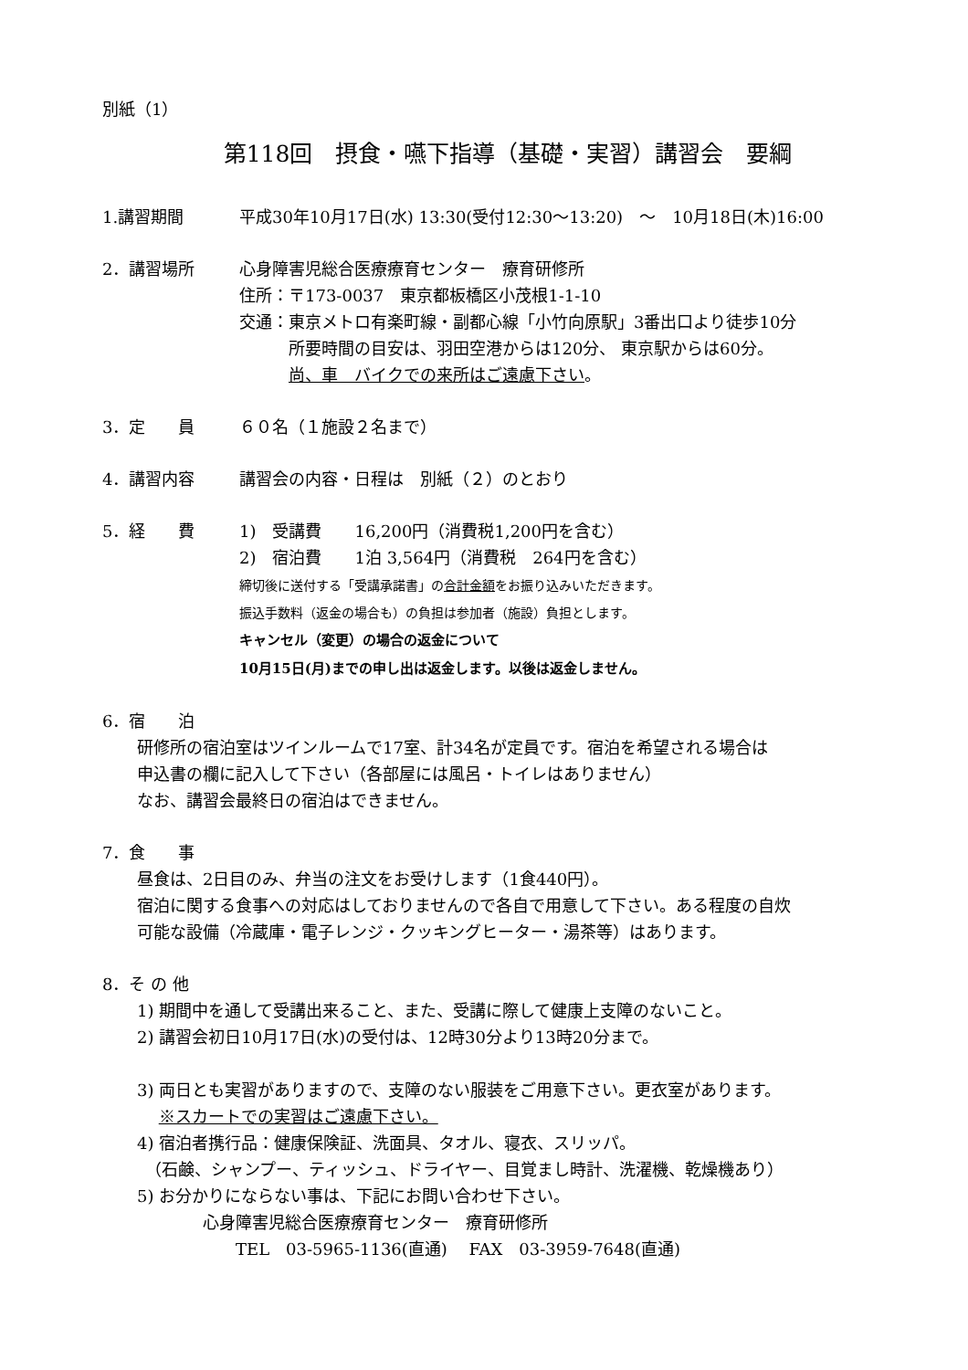別紙（1）
第118回　摂食・嚥下指導（基礎・実習）講習会　要綱
1.講習期間 平成30年10月17日(水) 13:30(受付12:30〜13:20)　〜　10月18日(木)16:00
2．講習場所 心身障害児総合医療療育センター　療育研修所
住所：〒173-0037　東京都板橋区小茂根1-1-10
交通：東京メトロ有楽町線・副都心線「小竹向原駅」3番出口より徒歩10分
　　　所要時間の目安は、羽田空港からは120分、 東京駅からは60分。
　　　尚、車　バイクでの来所はご遠慮下さい。
3．定　　員 ６０名（１施設２名まで）
4．講習内容 講習会の内容・日程は　別紙（２）のとおり
5．経　　費 1)　受講費　　16,200円（消費税1,200円を含む）
2)　宿泊費　　1泊 3,564円（消費税　264円を含む）
締切後に送付する「受講承諾書」の合計金額をお振り込みいただきます。
振込手数料（返金の場合も）の負担は参加者（施設）負担とします。
キャンセル（変更）の場合の返金について
10月15日(月)までの申し出は返金します。以後は返金しません。
6．宿　　泊
研修所の宿泊室はツインルームで17室、計34名が定員です。宿泊を希望される場合は
申込書の欄に記入して下さい（各部屋には風呂・トイレはありません）
なお、講習会最終日の宿泊はできません。
7．食　　事
昼食は、2日目のみ、弁当の注文をお受けします（1食440円）。
宿泊に関する食事への対応はしておりませんので各自で用意して下さい。ある程度の自炊
可能な設備（冷蔵庫・電子レンジ・クッキングヒーター・湯茶等）はあります。
8．そ の 他
1) 期間中を通して受講出来ること、また、受講に際して健康上支障のないこと。
2) 講習会初日10月17日(水)の受付は、12時30分より13時20分まで。
3) 両日とも実習がありますので、支障のない服装をご用意下さい。更衣室があります。
　 ※スカートでの実習はご遠慮下さい。
4) 宿泊者携行品：健康保険証、洗面具、タオル、寝衣、スリッパ。
　（石鹸、シャンプー、ティッシュ、ドライヤー、目覚まし時計、洗濯機、乾燥機あり）
5) お分かりにならない事は、下記にお問い合わせ下さい。
　　　　心身障害児総合医療療育センター　療育研修所
　　　　　　TEL　03-5965-1136(直通)　 FAX　03-3959-7648(直通)